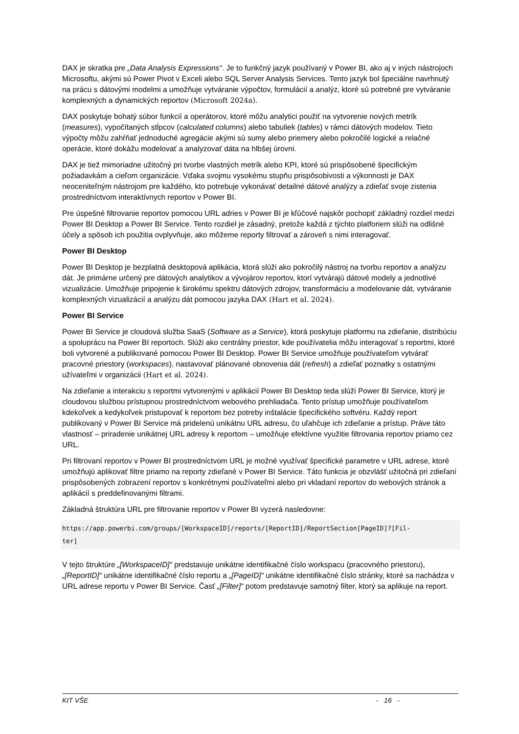DAX je skratka pre „Data Analysis Expressions“. Je to funkčný jazyk používaný v Power BI, ako aj v iných nástrojoch Microsoftu, akými sú Power Pivot v Exceli alebo SQL Server Analysis Services. Tento jazyk bol špeciálne navrhnutý na prácu s dátovými modelmi a umožňuje vytváranie výpočtov, formulácií a analýz, ktoré sú potrebné pre vytváranie komplexných a dynamických reportov (Microsoft 2024a).
DAX poskytuje bohatý súbor funkcií a operátorov, ktoré môžu analytici použiť na vytvorenie nových metrík (measures), vypočítaných stĺpcov (calculated columns) alebo tabuliek (tables) v rámci dátových modelov. Tieto výpočty môžu zahŕňať jednoduché agregácie akými sú sumy alebo priemery alebo pokročilé logické a relačné operácie, ktoré dokážu modelovať a analyzovať dáta na hlbšej úrovni.
DAX je tiež mimoriadne užitočný pri tvorbe vlastných metrík alebo KPI, ktoré sú prispôsobené špecifickým požiadavkám a cieľom organizácie. Vďaka svojmu vysokému stupňu prispôsobivosti a výkonnosti je DAX neoceniteľným nástrojom pre každého, kto potrebuje vykonávať detailné dátové analýzy a zdieľať svoje zistenia prostredníctvom interaktívnych reportov v Power BI.
Pre úspešné filtrovanie reportov pomocou URL adries v Power BI je kľúčové najskôr pochopiť základný rozdiel medzi Power BI Desktop a Power BI Service. Tento rozdiel je zásadný, pretože každá z týchto platforiem slúži na odlišné účely a spôsob ich použitia ovplyvňuje, ako môžeme reporty filtrovať a zároveň s nimi interagovať.
Power BI Desktop
Power BI Desktop je bezplatná desktopová aplikácia, ktorá slúži ako pokročilý nástroj na tvorbu reportov a analýzu dát. Je primárne určený pre dátových analytikov a vývojárov reportov, ktorí vytvárajú dátové modely a jednotlivé vizualizácie. Umožňuje pripojenie k širokému spektru dátových zdrojov, transformáciu a modelovanie dát, vytváranie komplexných vizualizácií a analýzu dát pomocou jazyka DAX (Hart et al. 2024).
Power BI Service
Power BI Service je cloudová služba SaaS (Software as a Service), ktorá poskytuje platformu na zdieľanie, distribúciu a spoluprácu na Power BI reportoch. Slúži ako centrálny priestor, kde používatelia môžu interagovať s reportmi, ktoré boli vytvorené a publikované pomocou Power BI Desktop. Power BI Service umožňuje používateľom vytvárať pracovné priestory (workspaces), nastavovať plánované obnovenia dát (refresh) a zdieľať poznatky s ostatnými užívateľmi v organizácii (Hart et al. 2024).
Na zdieľanie a interakciu s reportmi vytvorenými v aplikácií Power BI Desktop teda slúži Power BI Service, ktorý je cloudovou službou prístupnou prostredníctvom webového prehliadača. Tento prístup umožňuje používateľom kdekoľvek a kedykoľvek pristupovať k reportom bez potreby inštalácie špecifického softvéru. Každý report publikovaný v Power BI Service má pridelenú unikátnu URL adresu, čo uľahčuje ich zdieľanie a prístup. Práve táto vlastnosť – priradenie unikátnej URL adresy k reportom – umožňuje efektívne využitie filtrovania reportov priamo cez URL.
Pri filtrovaní reportov v Power BI prostredníctvom URL je možné využívať špecifické parametre v URL adrese, ktoré umožňujú aplikovať filtre priamo na reporty zdieľané v Power BI Service. Táto funkcia je obzvlášť užitočná pri zdieľaní prispôsobených zobrazení reportov s konkrétnymi používateľmi alebo pri vkladaní reportov do webových stránok a aplikácií s preddefinovanými filtrami.
Základná štruktúra URL pre filtrovanie reportov v Power BI vyzerá nasledovne:
https://app.powerbi.com/groups/[WorkspaceID]/reports/[ReportID]/ReportSection[PageID]?[Fil-
ter]
V tejto štruktúre „[WorkspaceID]“ predstavuje unikátne identifikačné číslo workspacu (pracovného priestoru), „[ReportID]“ unikátne identifikačné číslo reportu a „[PageID]“ unikátne identifikačné číslo stránky, ktoré sa nachádza v URL adrese reportu v Power BI Service. Časť „[Filter]“ potom predstavuje samotný filter, ktorý sa aplikuje na report.
KIT VŠE - 16 -